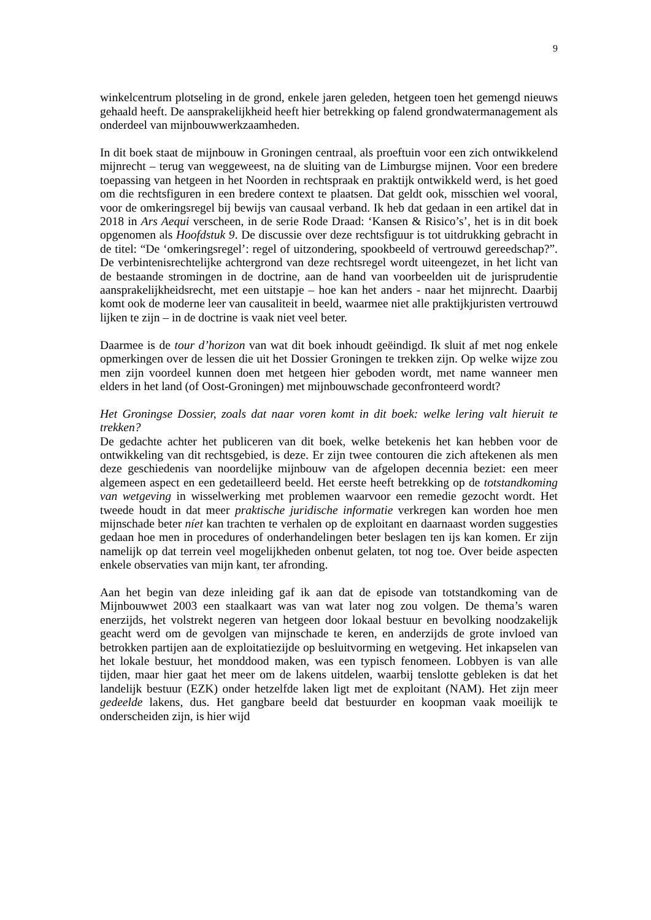9
winkelcentrum plotseling in de grond, enkele jaren geleden, hetgeen toen het gemengd nieuws gehaald heeft. De aansprakelijkheid heeft hier betrekking op falend grondwatermanagement als onderdeel van mijnbouwwerkzaamheden.
In dit boek staat de mijnbouw in Groningen centraal, als proeftuin voor een zich ontwikkelend mijnrecht – terug van weggeweest, na de sluiting van de Limburgse mijnen. Voor een bredere toepassing van hetgeen in het Noorden in rechtspraak en praktijk ontwikkeld werd, is het goed om die rechtsfiguren in een bredere context te plaatsen. Dat geldt ook, misschien wel vooral, voor de omkeringsregel bij bewijs van causaal verband. Ik heb dat gedaan in een artikel dat in 2018 in Ars Aequi verscheen, in de serie Rode Draad: ‘Kansen & Risico’s’, het is in dit boek opgenomen als Hoofdstuk 9. De discussie over deze rechtsfiguur is tot uitdrukking gebracht in de titel: “De ‘omkeringsregel’: regel of uitzondering, spookbeeld of vertrouwd gereedschap?”. De verbintenisrechtelijke achtergrond van deze rechtsregel wordt uiteengezet, in het licht van de bestaande stromingen in de doctrine, aan de hand van voorbeelden uit de jurisprudentie aansprakelijkheidsrecht, met een uitstapje – hoe kan het anders - naar het mijnrecht. Daarbij komt ook de moderne leer van causaliteit in beeld, waarmee niet alle praktijkjuristen vertrouwd lijken te zijn – in de doctrine is vaak niet veel beter.
Daarmee is de tour d’horizon van wat dit boek inhoudt geëindigd. Ik sluit af met nog enkele opmerkingen over de lessen die uit het Dossier Groningen te trekken zijn. Op welke wijze zou men zijn voordeel kunnen doen met hetgeen hier geboden wordt, met name wanneer men elders in het land (of Oost-Groningen) met mijnbouwschade geconfronteerd wordt?
Het Groningse Dossier, zoals dat naar voren komt in dit boek: welke lering valt hieruit te trekken?
De gedachte achter het publiceren van dit boek, welke betekenis het kan hebben voor de ontwikkeling van dit rechtsgebied, is deze. Er zijn twee contouren die zich aftekenen als men deze geschiedenis van noordelijke mijnbouw van de afgelopen decennia beziet: een meer algemeen aspect en een gedetailleerd beeld. Het eerste heeft betrekking op de totstandkoming van wetgeving in wisselwerking met problemen waarvoor een remedie gezocht wordt. Het tweede houdt in dat meer praktische juridische informatie verkregen kan worden hoe men mijnschade beter níet kan trachten te verhalen op de exploitant en daarnaast worden suggesties gedaan hoe men in procedures of onderhandelingen beter beslagen ten ijs kan komen. Er zijn namelijk op dat terrein veel mogelijkheden onbenut gelaten, tot nog toe. Over beide aspecten enkele observaties van mijn kant, ter afronding.
Aan het begin van deze inleiding gaf ik aan dat de episode van totstandkoming van de Mijnbouwwet 2003 een staalkaart was van wat later nog zou volgen. De thema’s waren enerzijds, het volstrekt negeren van hetgeen door lokaal bestuur en bevolking noodzakelijk geacht werd om de gevolgen van mijnschade te keren, en anderzijds de grote invloed van betrokken partijen aan de exploitatiezijde op besluitvorming en wetgeving. Het inkapselen van het lokale bestuur, het monddood maken, was een typisch fenomeen. Lobbyen is van alle tijden, maar hier gaat het meer om de lakens uitdelen, waarbij tenslotte gebleken is dat het landelijk bestuur (EZK) onder hetzelfde laken ligt met de exploitant (NAM). Het zijn meer gedeelde lakens, dus. Het gangbare beeld dat bestuurder en koopman vaak moeilijk te onderscheiden zijn, is hier wijd